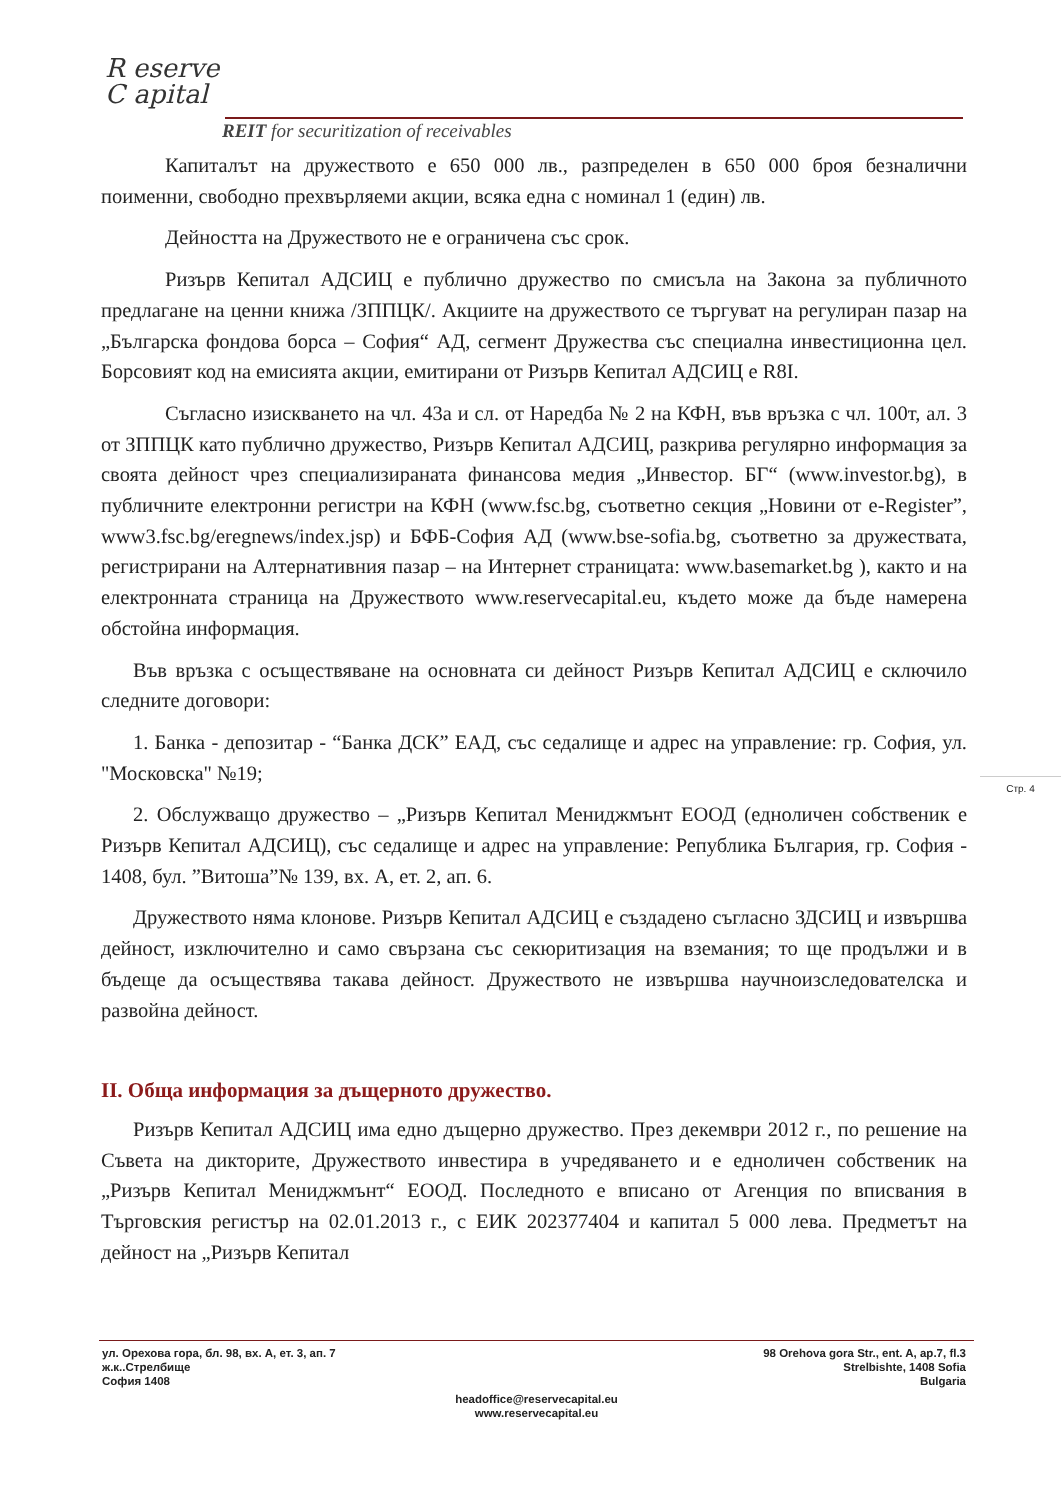R eserve
C apital
REIT for securitization of receivables
Капиталът на дружеството е 650 000 лв., разпределен в 650 000 броя безналични поименни, свободно прехвърляеми акции, всяка една с номинал 1 (един) лв.
Дейността на Дружеството не е ограничена със срок.
Ризърв Кепитал АДСИЦ е публично дружество по смисъла на Закона за публичното предлагане на ценни книжа /ЗППЦК/. Акциите на дружеството се търгуват на регулиран пазар на „Българска фондова борса – София“ АД, сегмент Дружества със специална инвестиционна цел. Борсовият код на емисията акции, емитирани от Ризърв Кепитал АДСИЦ е R8I.
Съгласно изискването на чл. 43а и сл. от Наредба № 2 на КФН, във връзка с чл. 100т, ал. 3 от ЗППЦК като публично дружество, Ризърв Кепитал АДСИЦ, разкрива регулярно информация за своята дейност чрез специализираната финансова медия „Инвестор. БГ“ (www.investor.bg), в публичните електронни регистри на КФН (www.fsc.bg, съответно секция „Новини от e-Register”, www3.fsc.bg/eregnews/index.jsp) и БФБ-София АД (www.bse-sofia.bg, съответно за дружествата, регистрирани на Алтернативния пазар – на Интернет страницата: www.basemarket.bg ), както и на електронната страница на Дружеството www.reservecapital.eu, където може да бъде намерена обстойна информация.
Във връзка с осъществяване на основната си дейност Ризърв Кепитал АДСИЦ е сключило следните договори:
1. Банка - депозитар - “Банка ДСК” ЕАД, със седалище и адрес на управление: гр. София, ул. "Московска" №19;
2. Обслужващо дружество – „Ризърв Кепитал Мениджмънт ЕООД (едноличен собственик е Ризърв Кепитал АДСИЦ), със седалище и адрес на управление: Република България, гр. София - 1408, бул. ”Витоша”№ 139, вх. А, ет. 2, ап. 6.
Дружеството няма клонове. Ризърв Кепитал АДСИЦ е създадено съгласно ЗДСИЦ и извършва дейност, изключително и само свързана със секюритизация на вземания; то ще продължи и в бъдеще да осъществява такава дейност. Дружеството не извършва научноизследователска и развойна дейност.
II. Обща информация за дъщерното дружество.
Ризърв Кепитал АДСИЦ има едно дъщерно дружество. През декември 2012 г., по решение на Съвета на дикторите, Дружеството инвестира в учредяването и е едноличен собственик на „Ризърв Кепитал Мениджмънт“ ЕООД. Последното е вписано от Агенция по вписвания в Търговския регистър на 02.01.2013 г., с ЕИК 202377404 и капитал 5 000 лева. Предметът на дейност на „Ризърв Кепитал
Стр. 4
ул. Орехова гора, бл. 98, вх. А, ет. 3, ап. 7
ж.к..Стрелбище
София 1408
98 Orehova gora Str., ent. A, ap.7, fl.3
Strelbishte, 1408 Sofia
Bulgaria
headoffice@reservecapital.eu
www.reservecapital.eu